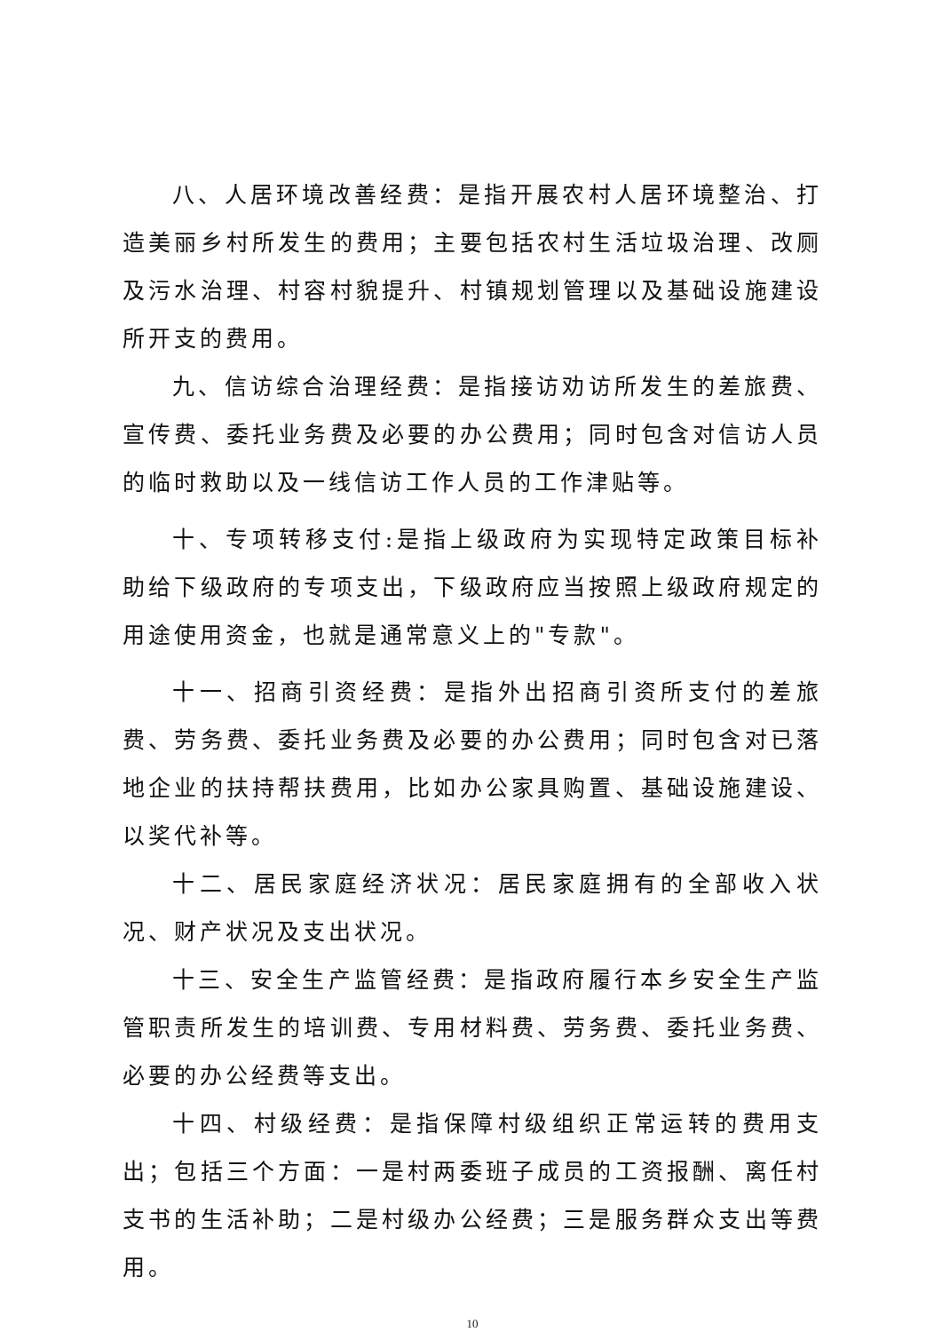八、人居环境改善经费：是指开展农村人居环境整治、打造美丽乡村所发生的费用；主要包括农村生活垃圾治理、改厕及污水治理、村容村貌提升、村镇规划管理以及基础设施建设所开支的费用。
九、信访综合治理经费：是指接访劝访所发生的差旅费、宣传费、委托业务费及必要的办公费用；同时包含对信访人员的临时救助以及一线信访工作人员的工作津贴等。
十、专项转移支付:是指上级政府为实现特定政策目标补助给下级政府的专项支出，下级政府应当按照上级政府规定的用途使用资金，也就是通常意义上的"专款"。
十一、招商引资经费：是指外出招商引资所支付的差旅费、劳务费、委托业务费及必要的办公费用；同时包含对已落地企业的扶持帮扶费用，比如办公家具购置、基础设施建设、以奖代补等。
十二、居民家庭经济状况：居民家庭拥有的全部收入状况、财产状况及支出状况。
十三、安全生产监管经费：是指政府履行本乡安全生产监管职责所发生的培训费、专用材料费、劳务费、委托业务费、必要的办公经费等支出。
十四、村级经费：是指保障村级组织正常运转的费用支出；包括三个方面：一是村两委班子成员的工资报酬、离任村支书的生活补助；二是村级办公经费；三是服务群众支出等费用。
10